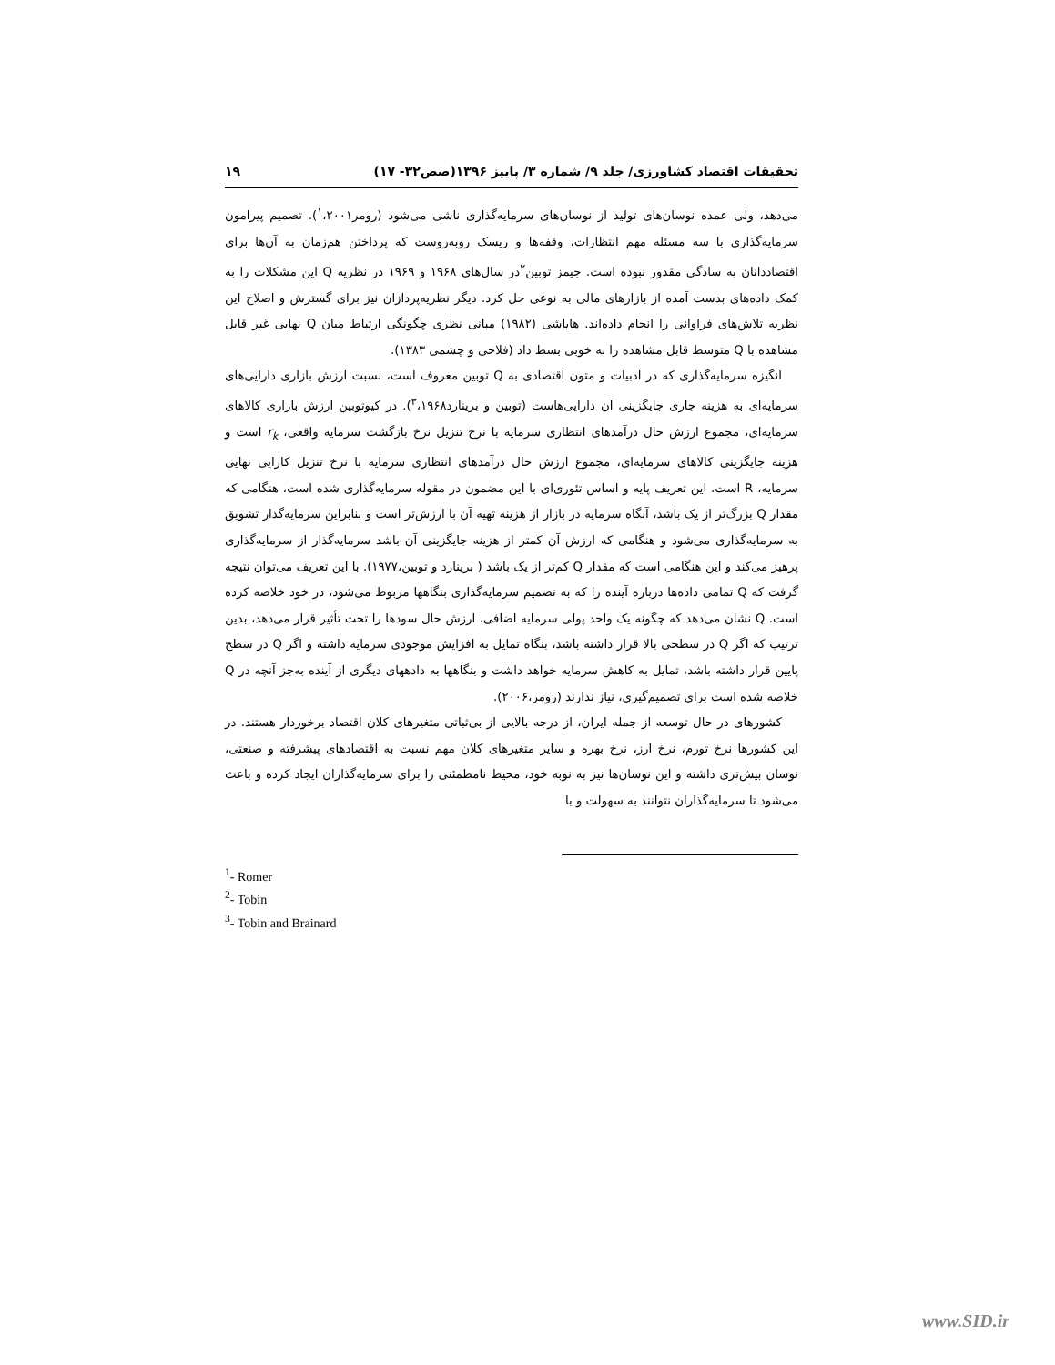تحقیقات اقتصاد کشاورزی/ جلد ۹/ شماره ۳/ پاییز ۱۳۹۶(صص۳۲- ۱۷) ۱۹
می‌دهد، ولی عمده نوسان‌های تولید از نوسان‌های سرمایه‌گذاری ناشی می‌شود (رومر<sup>۱</sup>،۲۰۰۱). تصمیم پیرامون سرمایه‌گذاری با سه مسئله مهم انتظارات، وقفه‌ها و ریسک روبه‌روست که پرداختن هم‌زمان به آن‌ها برای اقتصاددانان به سادگی مقدور نبوده است. جیمز توبین<sup>۲</sup>در سال‌های ۱۹۶۸ و ۱۹۶۹ در نظریه Q این مشکلات را به کمک داده‌های بدست آمده از بازارهای مالی به نوعی حل کرد. دیگر نظریه‌پردازان نیز برای گسترش و اصلاح این نظریه تلاش‌های فراوانی را انجام داده‌اند. هایاشی (۱۹۸۲) مبانی نظری چگونگی ارتباط میان Q نهایی غیر قابل مشاهده با Q متوسط قابل مشاهده را به خوبی بسط داد (فلاحی و چشمی ۱۳۸۳).
انگیزه سرمایه‌گذاری که در ادبیات و متون اقتصادی به Q توبین معروف است، نسبت ارزش بازاری دارایی‌های سرمایه‌ای به هزینه جاری جایگزینی آن دارایی‌هاست (توبین و برینارد<sup>۳</sup>،۱۹۶۸). در کیوتوبین ارزش بازاری کالاهای سرمایه‌ای، مجموع ارزش حال درآمدهای انتظاری سرمایه با نرخ تنزیل نرخ بازگشت سرمایه واقعی، r<sub>k</sub> است و هزینه جایگزینی کالاهای سرمایه‌ای، مجموع ارزش حال درآمدهای انتظاری سرمایه با نرخ تنزیل کارایی نهایی سرمایه، R است. این تعریف پایه و اساس تئوری‌ای با این مضمون در مقوله سرمایه‌گذاری شده است، هنگامی که مقدار Q بزرگ‌تر از یک باشد، آنگاه سرمایه در بازار از هزینه تهیه آن با ارزش‌تر است و بنابراین سرمایه‌گذار تشویق به سرمایه‌گذاری می‌شود و هنگامی که ارزش آن کمتر از هزینه جایگزینی آن باشد سرمایه‌گذار از سرمایه‌گذاری پرهیز می‌کند و این هنگامی است که مقدار Q کم‌تر از یک باشد ( برینارد و توبین،۱۹۷۷). با این تعریف می‌توان نتیجه گرفت که Q تمامی داده‌ها درباره آینده را که به تصمیم سرمایه‌گذاری بنگاهها مربوط می‌شود، در خود خلاصه کرده است. Q نشان می‌دهد که چگونه یک واحد پولی سرمایه اضافی، ارزش حال سودها را تحت تأثیر قرار می‌دهد، بدین ترتیب که اگر Q در سطحی بالا قرار داشته باشد، بنگاه تمایل به افزایش موجودی سرمایه داشته و اگر Q در سطح پایین قرار داشته باشد، تمایل به کاهش سرمایه خواهد داشت و بنگاهها به دادههای دیگری از آینده به‌جز آنچه در Q خلاصه شده است برای تصمیم‌گیری، نیاز ندارند (رومر،۲۰۰۶).
کشورهای در حال توسعه از جمله ایران، از درجه بالایی از بی‌ثباتی متغیرهای کلان اقتصاد برخوردار هستند. در این کشورها نرخ تورم، نرخ ارز، نرخ بهره و سایر متغیرهای کلان مهم نسبت به اقتصادهای پیشرفته و صنعتی، نوسان بیش‌تری داشته و این نوسان‌ها نیز به نوبه خود، محیط نامطمئنی را برای سرمایه‌گذاران ایجاد کرده و باعث می‌شود تا سرمایه‌گذاران نتوانند به سهولت و با
<sup>1</sup>- Romer
<sup>2</sup>- Tobin
<sup>3</sup>- Tobin and Brainard
www.SID.ir